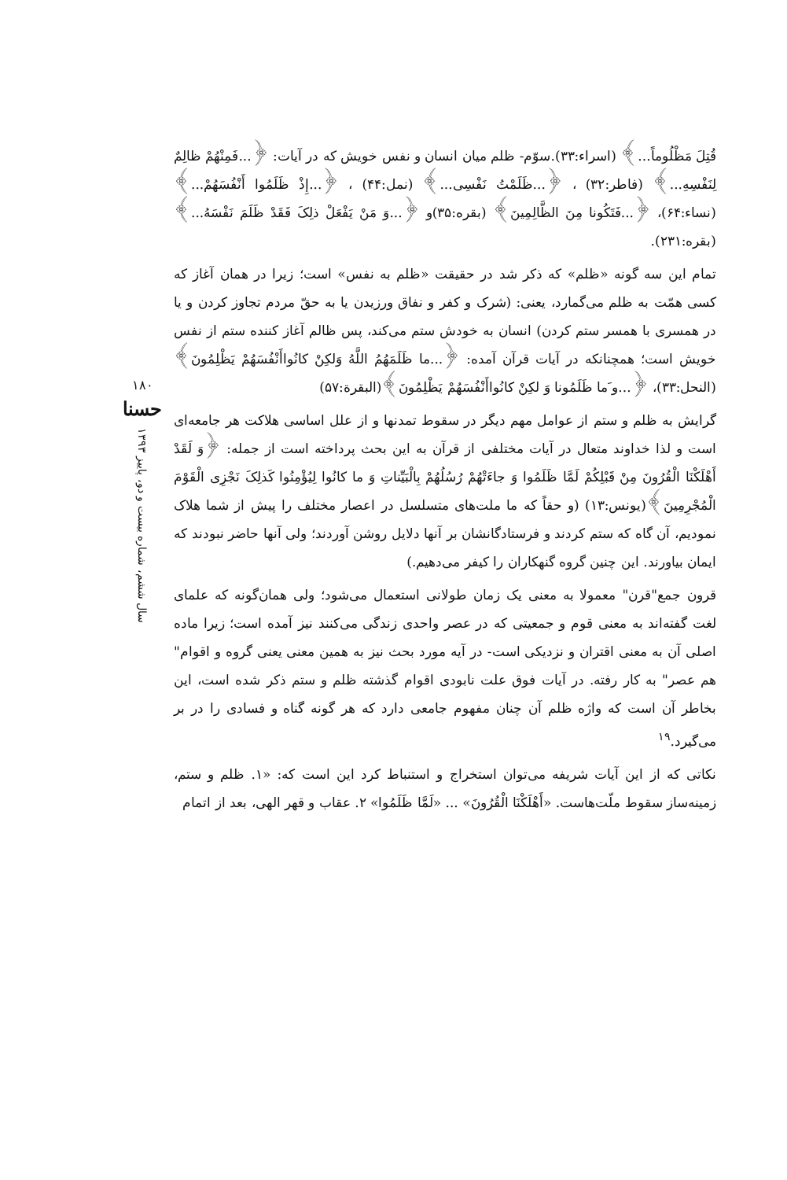قُتِلَ مَظْلُوماً...﴾ (اسراء:۳۳).سوّم- ظلم میان انسان و نفس خویش که در آیات: ﴿...فَمِنْهُمْ ظالِمٌ لِنَفْسِهِ...﴾ (فاطر:۳۲) ، ﴿...ظَلَمْتُ نَفْسِی...﴾ (نمل:۴۴) ، ﴿...إِذْ ظَلَمُوا أَنْفُسَهُمْ...﴾ (نساء:۶۴)، ﴿...فَتَكُونا مِنَ الظَّالِمِینَ﴾ (بقره:۳۵)و ﴿...وَ مَنْ یَفْعَلْ ذلِکَ فَقَدْ ظَلَمَ نَفْسَهُ...﴾ (بقره:۲۳۱).
تمام این سه گونه «ظلم» که ذکر شد در حقیقت «ظلم به نفس» است؛ زیرا در همان آغاز که کسی همّت به ظلم می‌گمارد، یعنی: (شرک و کفر و نفاق ورزیدن یا به حقّ مردم تجاوز کردن و یا در همسری با همسر ستم کردن) انسان به خودش ستم می‌کند، پس ظالم آغاز کننده ستم از نفس خویش است؛ همچنانکه در آیات قرآن آمده: ﴿...ما ظَلَمَهُمُ اللَّهُ وَلكِنْ كانُواأَنْفُسَهُمْ یَظْلِمُونَ﴾ (النحل:۳۳)، ﴿...و َما ظَلَمُونا وَ لكِنْ كانُواأَنْفُسَهُمْ یَظْلِمُونَ﴾(البقرة:۵۷)
گرایش به ظلم و ستم از عوامل مهم دیگر در سقوط تمدنها و از علل اساسی هلاکت هر جامعه‌ای است و لذا خداوند متعال در آیات مختلفی از قرآن به این بحث پرداخته است از جمله: ﴿وَ لَقَدْ أَهْلَكْنَا الْقُرُونَ مِنْ قَبْلِكُمْ لَمَّا ظَلَمُوا وَ جاءَتْهُمْ رُسُلُهُمْ بِالْبَیِّناتِ وَ ما كانُوا لِیُؤْمِنُوا كَذلِکَ نَجْزِی الْقَوْمَ الْمُجْرِمِینَ﴾(یونس:۱۳) (و حقاً که ما ملت‌های متسلسل در اعصار مختلف را پیش از شما هلاک نمودیم، آن گاه که ستم کردند و فرستادگانشان بر آنها دلایل روشن آوردند؛ ولی آنها حاضر نبودند که ایمان بیاورند. این چنین گروه گنهکاران را کیفر می‌دهیم.)
قرون جمع"قرن" معمولا به معنی یک زمان طولانی استعمال می‌شود؛ ولی همان‌گونه که علمای لغت گفته‌اند به معنی قوم و جمعیتی که در عصر واحدی زندگی می‌کنند نیز آمده است؛ زیرا ماده اصلی آن به معنی اقتران و نزدیکی است- در آیه مورد بحث نیز به همین معنی یعنی گروه و اقوام" هم عصر" به کار رفته. در آیات فوق علت نابودی اقوام گذشته ظلم و ستم ذکر شده است، این بخاطر آن است که واژه ظلم آن چنان مفهوم جامعی دارد که هر گونه گناه و فسادی را در بر می‌گیرد.<sup>۱۹</sup>
نکاتی که از این آیات شریفه می‌توان استخراج و استنباط کرد این است که: «۱. ظلم و ستم، زمینه‌ساز سقوط ملّت‌هاست. «أَهْلَكْنَا الْقُرُونَ» ... «لَمَّا ظَلَمُوا» ۲. عقاب و قهر الهی، بعد از اتمام
۱۸۰
حسنا
سال ششم، شماره بیست و دو، پاییز ۱۳۹۳